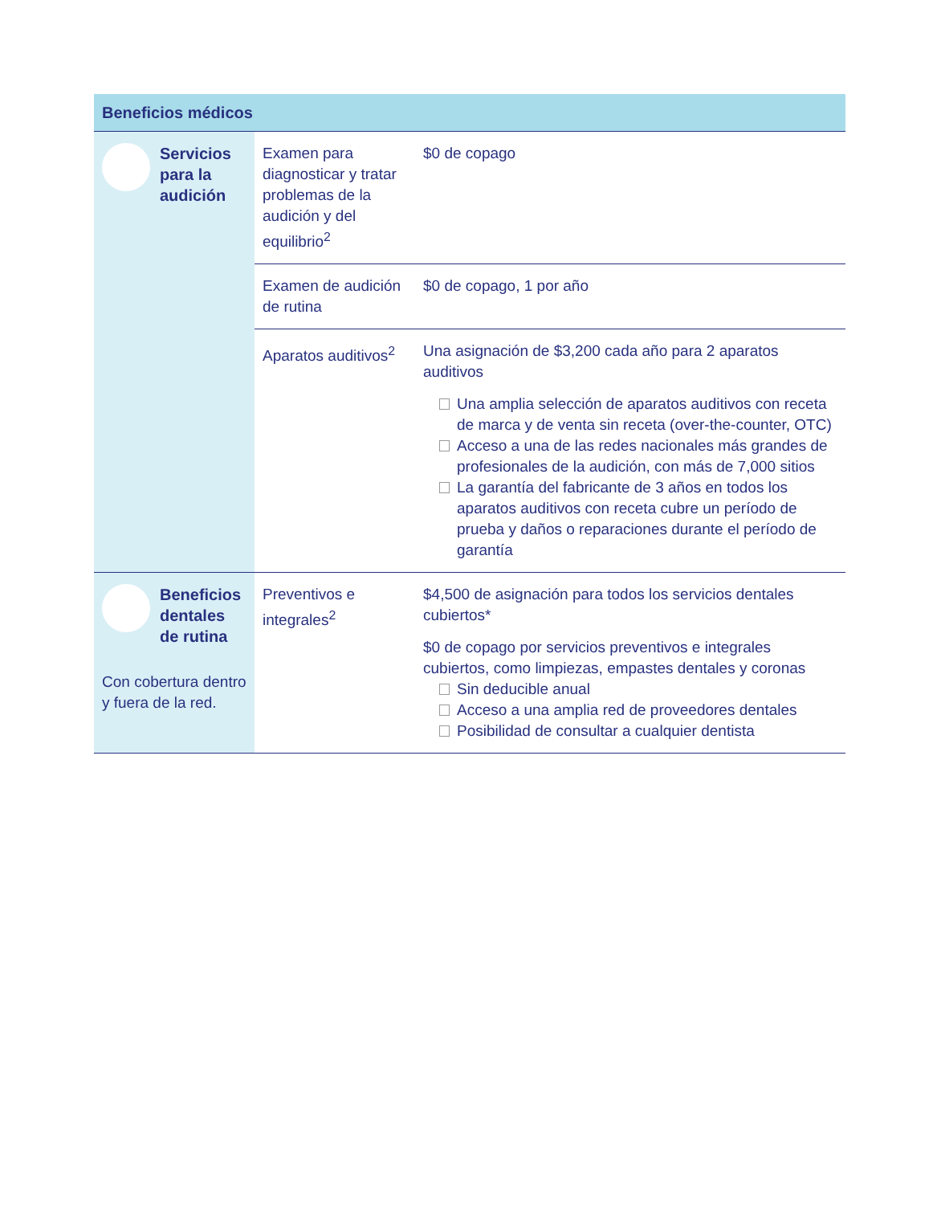| Beneficios médicos | | |
| --- | --- | --- |
| Servicios para la audición | Examen para diagnosticar y tratar problemas de la audición y del equilibrio<sup>2</sup> | $0 de copago |
| | Examen de audición de rutina | $0 de copago, 1 por año |
| | Aparatos auditivos<sup>2</sup> | Una asignación de $3,200 cada año para 2 aparatos auditivos Una amplia selección de aparatos auditivos con receta de marca y de venta sin receta (over-the-counter, OTC) Acceso a una de las redes nacionales más grandes de profesionales de la audición, con más de 7,000 sitios La garantía del fabricante de 3 años en todos los aparatos auditivos con receta cubre un período de prueba y daños o reparaciones durante el período de garantía |
| Beneficios dentales de rutina Con cobertura dentro y fuera de la red. | Preventivos e integrales<sup>2</sup> | $4,500 de asignación para todos los servicios dentales cubiertos* $0 de copago por servicios preventivos e integrales cubiertos, como limpiezas, empastes dentales y coronas Sin deducible anual Acceso a una amplia red de proveedores dentales Posibilidad de consultar a cualquier dentista |